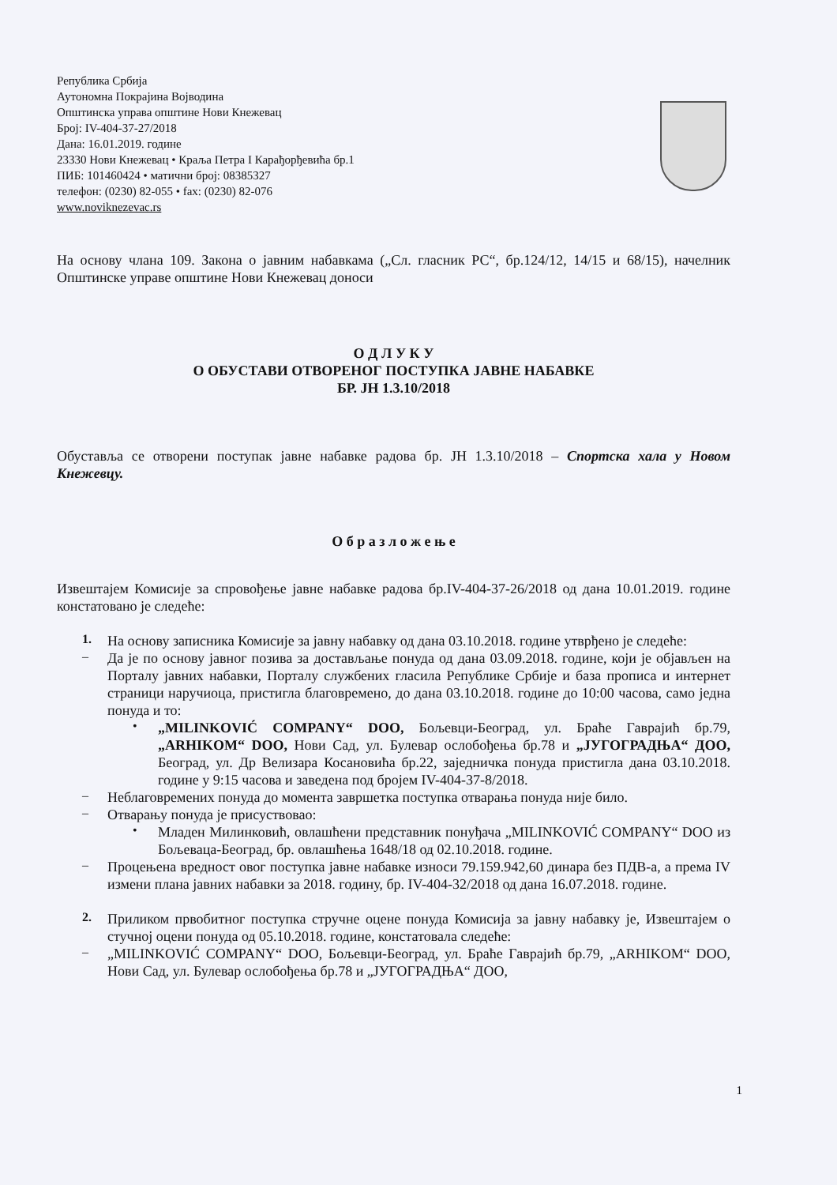Република Србија
Аутономна Покрајина Војводина
Општинска управа општине Нови Кнежевац
Број: IV-404-37-27/2018
Дана: 16.01.2019. године
23330 Нови Кнежевац • Краља Петра I Карађорђевића бр.1
ПИБ: 101460424 • матични број: 08385327
телефон: (0230) 82-055 • fax: (0230) 82-076
www.noviknezevac.rs
На основу члана 109. Закона о јавним набавкама („Сл. гласник РС“, бр.124/12, 14/15 и 68/15), начелник Општинске управе општине Нови Кнежевац доноси
О Д Л У К У
О ОБУСТАВИ ОТВОРЕНОГ ПОСТУПКА ЈАВНЕ НАБАВКЕ
БР. ЈН 1.3.10/2018
Обуставља се отворени поступак јавне набавке радова бр. ЈН 1.3.10/2018 – Спортска хала у Новом Кнежевцу.
О б р а з л о ж е њ е
Извештајем Комисије за спровођење јавне набавке радова бр.IV-404-37-26/2018 од дана 10.01.2019. године констатовано је следеће:
1.
На основу записника Комисије за јавну набавку од дана 03.10.2018. године утврђено је следеће:
–
Да је по основу јавног позива за достављање понуда од дана 03.09.2018. године, који је објављен на Порталу јавних набавки, Порталу службених гласила Републике Србије и база прописа и интернет страници наручиоца, пристигла благовремено, до дана 03.10.2018. године до 10:00 часова, само једна понуда и то:
•
„MILINKOVIĆ COMPANY“ DOO, Бољевци-Београд, ул. Браће Гаврајић бр.79, „ARHIKOM“ DOO, Нови Сад, ул. Булевар ослобођења бр.78 и „ЈУГОГРАДЊА“ ДОО, Београд, ул. Др Велизара Косановића бр.22, заједничка понуда пристигла дана 03.10.2018. године у 9:15 часова и заведена под бројем IV-404-37-8/2018.
–
Неблаговремених понуда до момента завршетка поступка отварања понуда није било.
–
Отварању понуда је присуствовао:
•
Младен Милинковић, овлашћени представник понуђача „MILINKOVIĆ COMPANY“ DOO из Бољеваца-Београд, бр. овлашћења 1648/18 од 02.10.2018. године.
–
Процењена вредност овог поступка јавне набавке износи 79.159.942,60 динара без ПДВ-а, а према IV измени плана јавних набавки за 2018. годину, бр. IV-404-32/2018 од дана 16.07.2018. године.
2.
Приликом првобитног поступка стручне оцене понуда Комисија за јавну набавку је, Извештајем о стучној оцени понуда од 05.10.2018. године, констатовала следеће:
–
„MILINKOVIĆ COMPANY“ DOO, Бољевци-Београд, ул. Браће Гаврајић бр.79, „ARHIKOM“ DOO, Нови Сад, ул. Булевар ослобођења бр.78 и „ЈУГОГРАДЊА“ ДОО,
1